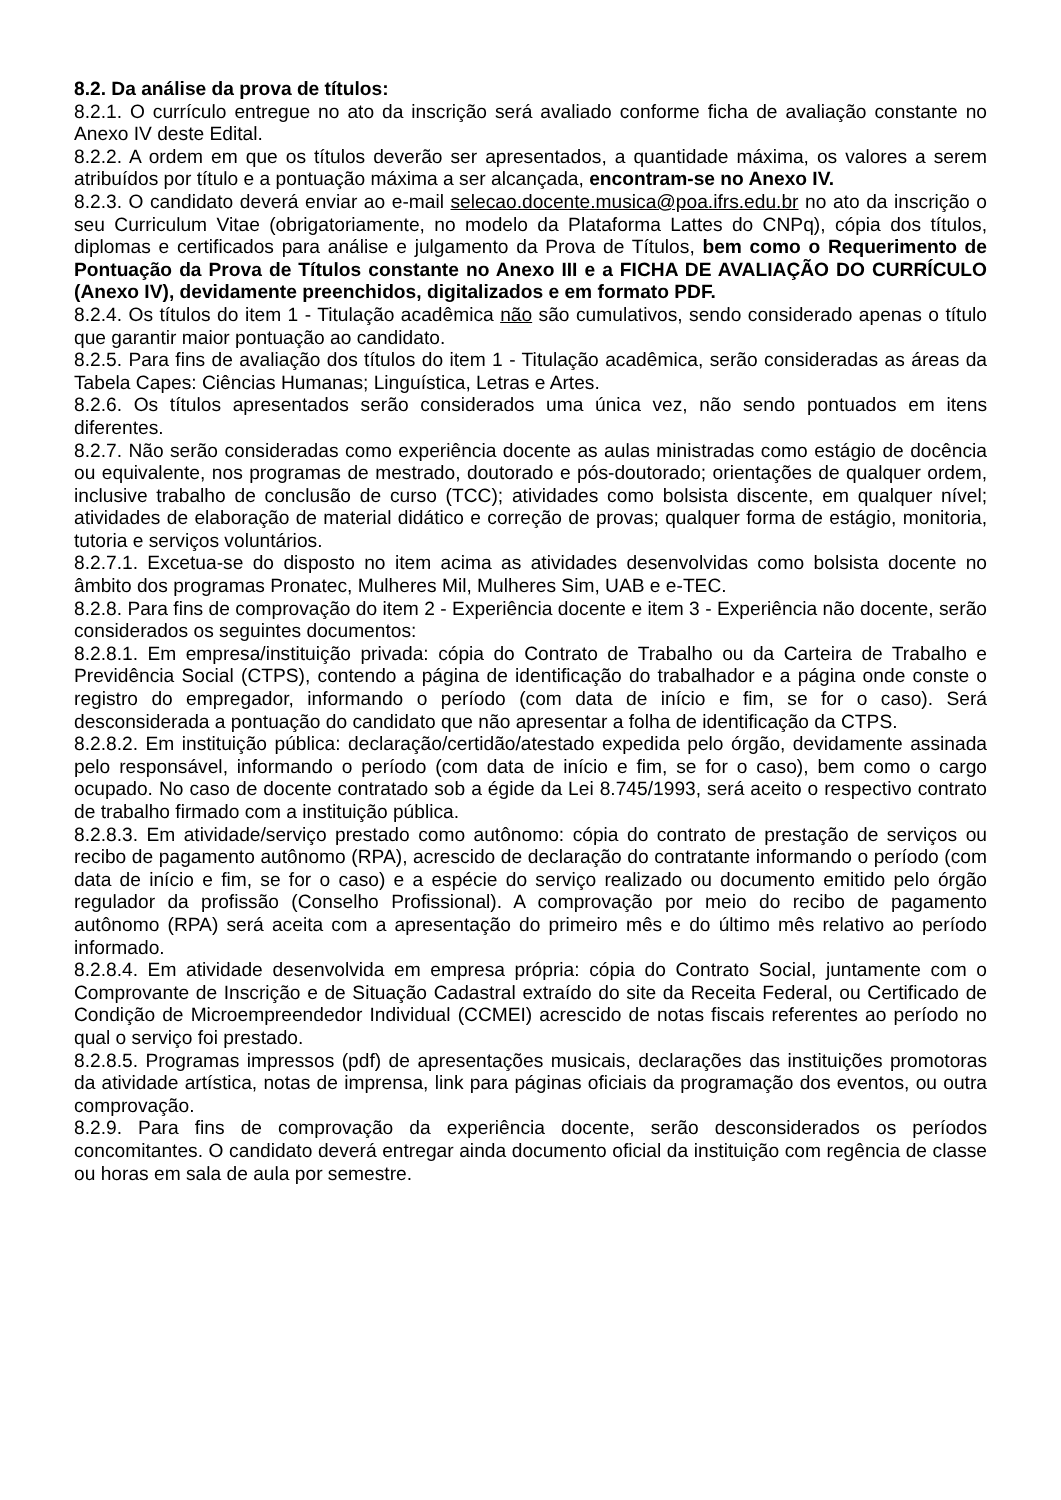8.2. Da análise da prova de títulos:
8.2.1. O currículo entregue no ato da inscrição será avaliado conforme ficha de avaliação constante no Anexo IV deste Edital.
8.2.2. A ordem em que os títulos deverão ser apresentados, a quantidade máxima, os valores a serem atribuídos por título e a pontuação máxima a ser alcançada, encontram-se no Anexo IV.
8.2.3. O candidato deverá enviar ao e-mail selecao.docente.musica@poa.ifrs.edu.br no ato da inscrição o seu Curriculum Vitae (obrigatoriamente, no modelo da Plataforma Lattes do CNPq), cópia dos títulos, diplomas e certificados para análise e julgamento da Prova de Títulos, bem como o Requerimento de Pontuação da Prova de Títulos constante no Anexo III e a FICHA DE AVALIAÇÃO DO CURRÍCULO (Anexo IV), devidamente preenchidos, digitalizados e em formato PDF.
8.2.4. Os títulos do item 1 - Titulação acadêmica não são cumulativos, sendo considerado apenas o título que garantir maior pontuação ao candidato.
8.2.5. Para fins de avaliação dos títulos do item 1 - Titulação acadêmica, serão consideradas as áreas da Tabela Capes: Ciências Humanas; Linguística, Letras e Artes.
8.2.6. Os títulos apresentados serão considerados uma única vez, não sendo pontuados em itens diferentes.
8.2.7. Não serão consideradas como experiência docente as aulas ministradas como estágio de docência ou equivalente, nos programas de mestrado, doutorado e pós-doutorado; orientações de qualquer ordem, inclusive trabalho de conclusão de curso (TCC); atividades como bolsista discente, em qualquer nível; atividades de elaboração de material didático e correção de provas; qualquer forma de estágio, monitoria, tutoria e serviços voluntários.
8.2.7.1. Excetua-se do disposto no item acima as atividades desenvolvidas como bolsista docente no âmbito dos programas Pronatec, Mulheres Mil, Mulheres Sim, UAB e e-TEC.
8.2.8. Para fins de comprovação do item 2 - Experiência docente e item 3 - Experiência não docente, serão considerados os seguintes documentos:
8.2.8.1. Em empresa/instituição privada: cópia do Contrato de Trabalho ou da Carteira de Trabalho e Previdência Social (CTPS), contendo a página de identificação do trabalhador e a página onde conste o registro do empregador, informando o período (com data de início e fim, se for o caso). Será desconsiderada a pontuação do candidato que não apresentar a folha de identificação da CTPS.
8.2.8.2. Em instituição pública: declaração/certidão/atestado expedida pelo órgão, devidamente assinada pelo responsável, informando o período (com data de início e fim, se for o caso), bem como o cargo ocupado. No caso de docente contratado sob a égide da Lei 8.745/1993, será aceito o respectivo contrato de trabalho firmado com a instituição pública.
8.2.8.3. Em atividade/serviço prestado como autônomo: cópia do contrato de prestação de serviços ou recibo de pagamento autônomo (RPA), acrescido de declaração do contratante informando o período (com data de início e fim, se for o caso) e a espécie do serviço realizado ou documento emitido pelo órgão regulador da profissão (Conselho Profissional). A comprovação por meio do recibo de pagamento autônomo (RPA) será aceita com a apresentação do primeiro mês e do último mês relativo ao período informado.
8.2.8.4. Em atividade desenvolvida em empresa própria: cópia do Contrato Social, juntamente com o Comprovante de Inscrição e de Situação Cadastral extraído do site da Receita Federal, ou Certificado de Condição de Microempreendedor Individual (CCMEI) acrescido de notas fiscais referentes ao período no qual o serviço foi prestado.
8.2.8.5. Programas impressos (pdf) de apresentações musicais, declarações das instituições promotoras da atividade artística, notas de imprensa, link para páginas oficiais da programação dos eventos, ou outra comprovação.
8.2.9. Para fins de comprovação da experiência docente, serão desconsiderados os períodos concomitantes. O candidato deverá entregar ainda documento oficial da instituição com regência de classe ou horas em sala de aula por semestre.